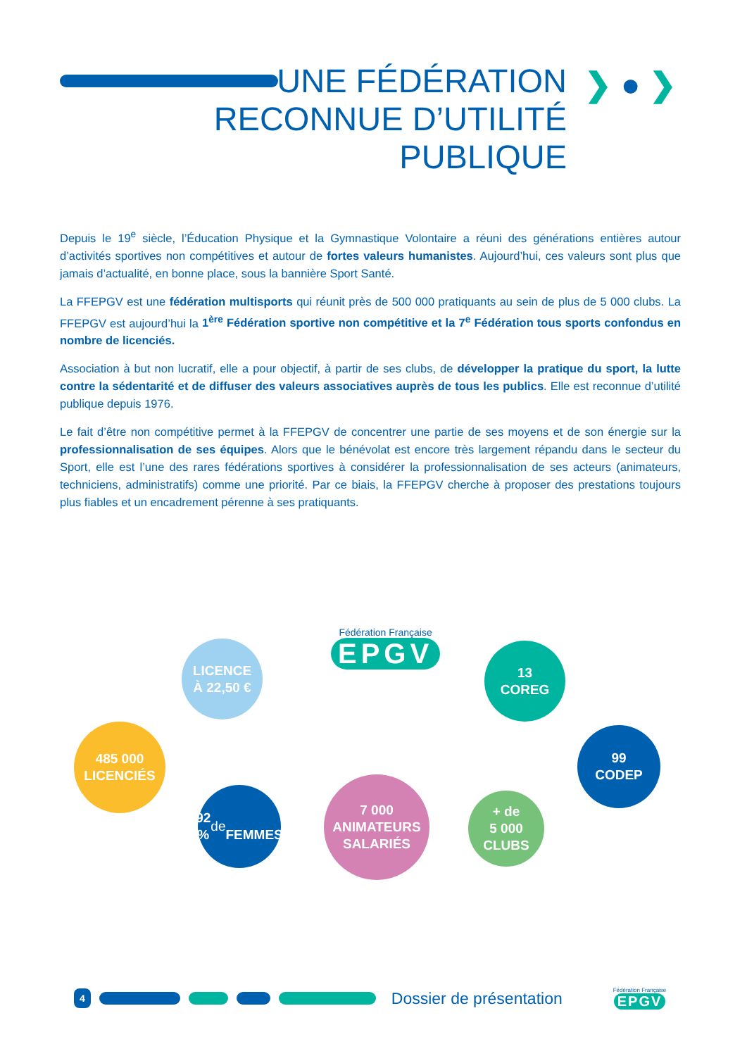UNE FÉDÉRATION
RECONNUE D’UTILITÉ
PUBLIQUE
❯ ● ❯
Depuis le 19<sup>e</sup> siècle, l’Éducation Physique et la Gymnastique Volontaire a réuni des générations entières autour d’activités sportives non compétitives et autour de fortes valeurs humanistes. Aujourd’hui, ces valeurs sont plus que jamais d’actualité, en bonne place, sous la bannière Sport Santé.
La FFEPGV est une fédération multisports qui réunit près de 500 000 pratiquants au sein de plus de 5 000 clubs. La FFEPGV est aujourd’hui la 1<sup>ère</sup> Fédération sportive non compétitive et la 7<sup>e</sup> Fédération tous sports confondus en nombre de licenciés.
Association à but non lucratif, elle a pour objectif, à partir de ses clubs, de développer la pratique du sport, la lutte contre la sédentarité et de diffuser des valeurs associatives auprès de tous les publics. Elle est reconnue d’utilité publique depuis 1976.
Le fait d’être non compétitive permet à la FFEPGV de concentrer une partie de ses moyens et de son énergie sur la professionnalisation de ses équipes. Alors que le bénévolat est encore très largement répandu dans le secteur du Sport, elle est l’une des rares fédérations sportives à considérer la professionnalisation de ses acteurs (animateurs, techniciens, administratifs) comme une priorité. Par ce biais, la FFEPGV cherche à proposer des prestations toujours plus fiables et un encadrement pérenne à ses pratiquants.
Fédération Française
EPGV
LICENCE
À 22,50 €
13
COREG
485 000
LICENCIÉS
99
CODEP
92 %
de
FEMMES
7 000
ANIMATEURS
SALARIÉS
+ de
5 000
CLUBS
4 Dossier de présentation Fédération Française
EPGV